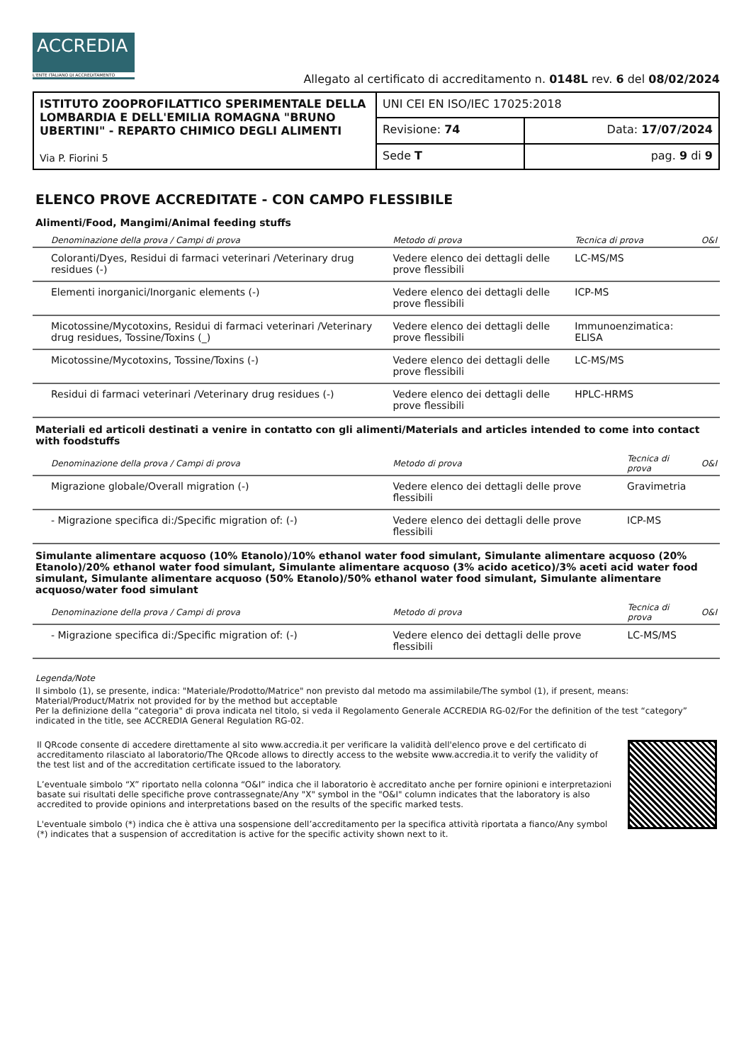ACCREDIA
L'ENTE ITALIANO DI ACCREDITAMENTO
Allegato al certificato di accreditamento n. 0148L rev. 6 del 08/02/2024
| ISTITUTO ZOOPROFILATTICO SPERIMENTALE DELLA LOMBARDIA E DELL'EMILIA ROMAGNA "BRUNO UBERTINI" - REPARTO CHIMICO DEGLI ALIMENTI Via P. Fiorini 5 | UNI CEI EN ISO/IEC 17025:2018 | |
| | Revisione: 74 | Data: 17/07/2024 |
| | Sede T | pag. 9 di 9 |
ELENCO PROVE ACCREDITATE - CON CAMPO FLESSIBILE
Alimenti/Food, Mangimi/Animal feeding stuffs
| Denominazione della prova / Campi di prova | Metodo di prova | Tecnica di prova | O&I |
| --- | --- | --- | --- |
| Coloranti/Dyes, Residui di farmaci veterinari /Veterinary drug residues (-) | Vedere elenco dei dettagli delle prove flessibili | LC-MS/MS | |
| Elementi inorganici/Inorganic elements (-) | Vedere elenco dei dettagli delle prove flessibili | ICP-MS | |
| Micotossine/Mycotoxins, Residui di farmaci veterinari /Veterinary drug residues, Tossine/Toxins (_) | Vedere elenco dei dettagli delle prove flessibili | Immunoenzimatica: ELISA | |
| Micotossine/Mycotoxins, Tossine/Toxins (-) | Vedere elenco dei dettagli delle prove flessibili | LC-MS/MS | |
| Residui di farmaci veterinari /Veterinary drug residues (-) | Vedere elenco dei dettagli delle prove flessibili | HPLC-HRMS | |
Materiali ed articoli destinati a venire in contatto con gli alimenti/Materials and articles intended to come into contact with foodstuffs
| Denominazione della prova / Campi di prova | Metodo di prova | Tecnica di prova | O&I |
| --- | --- | --- | --- |
| Migrazione globale/Overall migration (-) | Vedere elenco dei dettagli delle prove flessibili | Gravimetria | |
| - Migrazione specifica di:/Specific migration of: (-) | Vedere elenco dei dettagli delle prove flessibili | ICP-MS | |
Simulante alimentare acquoso (10% Etanolo)/10% ethanol water food simulant, Simulante alimentare acquoso (20% Etanolo)/20% ethanol water food simulant, Simulante alimentare acquoso (3% acido acetico)/3% aceti acid water food simulant, Simulante alimentare acquoso (50% Etanolo)/50% ethanol water food simulant, Simulante alimentare acquoso/water food simulant
| Denominazione della prova / Campi di prova | Metodo di prova | Tecnica di prova | O&I |
| --- | --- | --- | --- |
| - Migrazione specifica di:/Specific migration of: (-) | Vedere elenco dei dettagli delle prove flessibili | LC-MS/MS | |
Legenda/Note
Il simbolo (1), se presente, indica: "Materiale/Prodotto/Matrice" non previsto dal metodo ma assimilabile/The symbol (1), if present, means: Material/Product/Matrix not provided for by the method but acceptable
Per la definizione della “categoria" di prova indicata nel titolo, si veda il Regolamento Generale ACCREDIA RG-02/For the definition of the test “category” indicated in the title, see ACCREDIA General Regulation RG-02.
Il QRcode consente di accedere direttamente al sito www.accredia.it per verificare la validità dell'elenco prove e del certificato di accreditamento rilasciato al laboratorio/The QRcode allows to directly access to the website www.accredia.it to verify the validity of the test list and of the accreditation certificate issued to the laboratory.
L’eventuale simbolo “X” riportato nella colonna “O&I” indica che il laboratorio è accreditato anche per fornire opinioni e interpretazioni basate sui risultati delle specifiche prove contrassegnate/Any "X" symbol in the "O&I" column indicates that the laboratory is also accredited to provide opinions and interpretations based on the results of the specific marked tests.
L'eventuale simbolo (*) indica che è attiva una sospensione dell’accreditamento per la specifica attività riportata a fianco/Any symbol (*) indicates that a suspension of accreditation is active for the specific activity shown next to it.